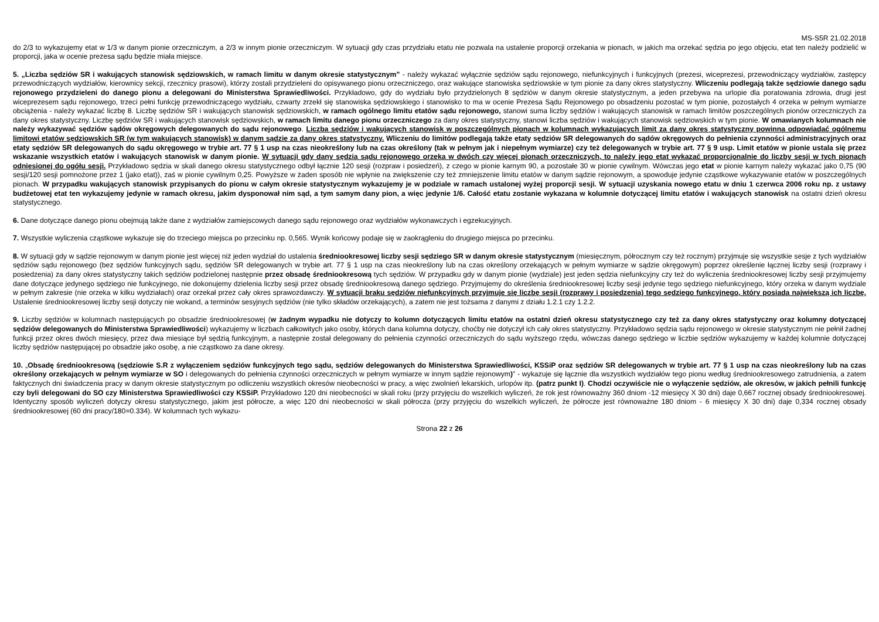MS-S5R 21.02.2018
do 2/3 to wykazujemy etat w 1/3 w danym pionie orzeczniczym, a 2/3 w innym pionie orzeczniczym. W sytuacji gdy czas przydziału etatu nie pozwala na ustalenie proporcji orzekania w pionach, w jakich ma orzekać sędzia po jego objęciu, etat ten należy podzielić w proporcji, jaka w ocenie prezesa sądu będzie miała miejsce.
5. „Liczba sędziów SR i wakujących stanowisk sędziowskich, w ramach limitu w danym okresie statystycznym” - należy wykazać wyłącznie sędziów sądu rejonowego, niefunkcyjnych i funkcyjnych (prezesi, wiceprezesi, przewodniczący wydziałów, zastępcy przewodniczących wydziałów, kierownicy sekcji, rzecznicy prasowi), którzy zostali przydzieleni do opisywanego pionu orzeczniczego, oraz wakujące stanowiska sędziowskie w tym pionie za dany okres statystyczny. Wliczeniu podlegają także sędziowie danego sądu rejonowego przydzieleni do danego pionu a delegowani do Ministerstwa Sprawiedliwości. Przykładowo, gdy do wydziału było przydzielonych 8 sędziów w danym okresie statystycznym, a jeden przebywa na urlopie dla poratowania zdrowia, drugi jest wiceprezesem sądu rejonowego, trzeci pełni funkcję przewodniczącego wydziału, czwarty zrzekł się stanowiska sędziowskiego i stanowisko to ma w ocenie Prezesa Sądu Rejonowego po obsadzeniu pozostać w tym pionie, pozostałych 4 orzeka w pełnym wymiarze obciążenia - należy wykazać liczbę 8. Liczbę sędziów SR i wakujących stanowisk sędziowskich, w ramach ogólnego limitu etatów sądu rejonowego, stanowi suma liczby sędziów i wakujących stanowisk w ramach limitów poszczególnych pionów orzeczniczych za dany okres statystyczny. Liczbę sędziów SR i wakujących stanowisk sędziowskich, w ramach limitu danego pionu orzeczniczego za dany okres statystyczny, stanowi liczba sędziów i wakujących stanowisk sędziowskich w tym pionie. W omawianych kolumnach nie należy wykazywać sędziów sądów okręgowych delegowanych do sądu rejonowego. Liczba sędziów i wakujących stanowisk w poszczególnych pionach w kolumnach wykazujących limit za dany okres statystyczny powinna odpowiadać ogólnemu limitowi etatów sędziowskich SR (w tym wakujących stanowisk) w danym sądzie za dany okres statystyczny. Wliczeniu do limitów podlegają także etaty sędziów SR delegowanych do sądów okręgowych do pełnienia czynności administracyjnych oraz etaty sędziów SR delegowanych do sądu okręgowego w trybie art. 77 § 1 usp na czas nieokreślony lub na czas określony (tak w pełnym jak i niepełnym wymiarze) czy też delegowanych w trybie art. 77 § 9 usp. Limit etatów w pionie ustala się przez wskazanie wszystkich etatów i wakujących stanowisk w danym pionie. W sytuacji gdy dany sędzia sądu rejonowego orzeka w dwóch czy więcej pionach orzeczniczych, to należy jego etat wykazać proporcjonalnie do liczby sesji w tych pionach odniesionej do ogółu sesji. Przykładowo sędzia w skali danego okresu statystycznego odbył łącznie 120 sesji (rozpraw i posiedzeń), z czego w pionie karnym 90, a pozostałe 30 w pionie cywilnym. Wówczas jego etat w pionie karnym należy wykazać jako 0,75 (90 sesji/120 sesji pomnożone przez 1 (jako etat)), zaś w pionie cywilnym 0,25. Powyższe w żaden sposób nie wpłynie na zwiększenie czy też zmniejszenie limitu etatów w danym sądzie rejonowym, a spowoduje jedynie cząstkowe wykazywanie etatów w poszczególnych pionach. W przypadku wakujących stanowisk przypisanych do pionu w całym okresie statystycznym wykazujemy je w podziale w ramach ustalonej wyżej proporcji sesji. W sytuacji uzyskania nowego etatu w dniu 1 czerwca 2006 roku np. z ustawy budżetowej etat ten wykazujemy jedynie w ramach okresu, jakim dysponował nim sąd, a tym samym dany pion, a więc jedynie 1/6. Całość etatu zostanie wykazana w kolumnie dotyczącej limitu etatów i wakujących stanowisk na ostatni dzień okresu statystycznego.
6. Dane dotyczące danego pionu obejmują także dane z wydziałów zamiejscowych danego sądu rejonowego oraz wydziałów wykonawczych i egzekucyjnych.
7. Wszystkie wyliczenia cząstkowe wykazuje się do trzeciego miejsca po przecinku np. 0,565. Wynik końcowy podaje się w zaokrągleniu do drugiego miejsca po przecinku.
8. W sytuacji gdy w sądzie rejonowym w danym pionie jest więcej niż jeden wydział do ustalenia średniookresowej liczby sesji sędziego SR w danym okresie statystycznym (miesięcznym, półrocznym czy też rocznym) przyjmuje się wszystkie sesje z tych wydziałów sędziów sądu rejonowego (bez sędziów funkcyjnych sądu, sędziów SR delegowanych w trybie art. 77 § 1 usp na czas nieokreślony lub na czas określony orzekających w pełnym wymiarze w sądzie okręgowym) poprzez określenie łącznej liczby sesji (rozprawy i posiedzenia) za dany okres statystyczny takich sędziów podzielonej następnie przez obsadę średniookresową tych sędziów. W przypadku gdy w danym pionie (wydziale) jest jeden sędzia niefunkcyjny czy też do wyliczenia średniookresowej liczby sesji przyjmujemy dane dotyczące jedynego sędziego nie funkcyjnego, nie dokonujemy dzielenia liczby sesji przez obsadę średniookresową danego sędziego. Przyjmujemy do określenia średniookresowej liczby sesji jedynie tego sędziego niefunkcyjnego, który orzeka w danym wydziale w pełnym zakresie (nie orzeka w kilku wydziałach) oraz orzekał przez cały okres sprawozdawczy. W sytuacji braku sędziów niefunkcyjnych przyjmuje się liczbę sesji (rozprawy i posiedzenia) tego sędziego funkcyjnego, który posiada największą ich liczbę. Ustalenie średniookresowej liczby sesji dotyczy nie wokand, a terminów sesyjnych sędziów (nie tylko składów orzekających), a zatem nie jest tożsama z danymi z działu 1.2.1 czy 1.2.2.
9. Liczby sędziów w kolumnach następujących po obsadzie średniookresowej (w żadnym wypadku nie dotyczy to kolumn dotyczących limitu etatów na ostatni dzień okresu statystycznego czy też za dany okres statystyczny oraz kolumny dotyczącej sędziów delegowanych do Ministerstwa Sprawiedliwości) wykazujemy w liczbach całkowitych jako osoby, których dana kolumna dotyczy, choćby nie dotyczył ich cały okres statystyczny. Przykładowo sędzia sądu rejonowego w okresie statystycznym nie pełnił żadnej funkcji przez okres dwóch miesięcy, przez dwa miesiące był sędzią funkcyjnym, a następnie został delegowany do pełnienia czynności orzeczniczych do sądu wyższego rzędu, wówczas danego sędziego w liczbie sędziów wykazujemy w każdej kolumnie dotyczącej liczby sędziów następującej po obsadzie jako osobę, a nie cząstkowo za dane okresy.
10. „Obsadę średniookresową (sędziowie S.R z wyłączeniem sędziów funkcyjnych tego sądu, sędziów delegowanych do Ministerstwa Sprawiedliwości, KSSiP oraz sędziów SR delegowanych w trybie art. 77 § 1 usp na czas nieokreślony lub na czas określony orzekających w pełnym wymiarze w SO i delegowanych do pełnienia czynności orzeczniczych w pełnym wymiarze w innym sądzie rejonowym)” - wykazuje się łącznie dla wszystkich wydziałów tego pionu według średniookresowego zatrudnienia, a zatem faktycznych dni świadczenia pracy w danym okresie statystycznym po odliczeniu wszystkich okresów nieobecności w pracy, a więc zwolnień lekarskich, urlopów itp. (patrz punkt I). Chodzi oczywiście nie o wyłączenie sędziów, ale okresów, w jakich pełnili funkcję czy byli delegowani do SO czy Ministerstwa Sprawiedliwości czy KSSiP. Przykładowo 120 dni nieobecności w skali roku (przy przyjęciu do wszelkich wyliczeń, że rok jest równoważny 360 dniom -12 miesięcy X 30 dni) daje 0,667 rocznej obsady średniookresowej. Identyczny sposób wyliczeń dotyczy okresu statystycznego, jakim jest półrocze, a więc 120 dni nieobecności w skali półrocza (przy przyjęciu do wszelkich wyliczeń, że półrocze jest równoważne 180 dniom - 6 miesięcy X 30 dni) daje 0,334 rocznej obsady średniookresowej (60 dni pracy/180=0.334). W kolumnach tych wykazu-
Strona 22 z 26